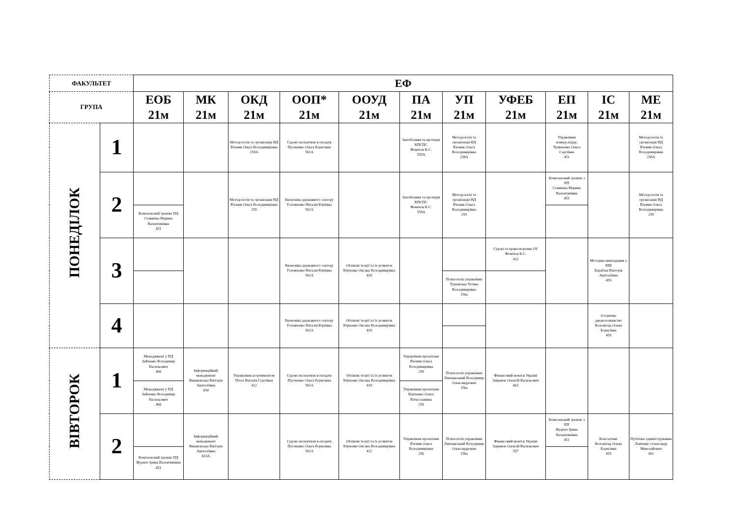| ФАКУЛЬТЕТ | | ЕФ | | | | | | | | | | |
| --- | --- | --- | --- | --- | --- | --- | --- | --- | --- | --- | --- | --- |
| ГРУПА | | ЕОБ 21м | МК 21м | ОКД 21м | ООП* 21м | ООУД 21м | ПА 21м | УП 21м | УФЕБ 21м | ЕП 21м | ІС 21м | МЕ 21м |
| ПОНЕДІЛОК | 1 | | | Методологія та організація НД В'юник Ольга Володимирівна 258А | Судові експертизи в оподатк Пугаченко Ольга Борисівна 561А | | Запобігання та протидія КПСПС Фомічов К.С. 559А | Методологія та організація НД В'юник Ольга Володимирівна 258А | | Управління конкур.підпр. Чумаченко Ольга Сергіївна 451 | | Методологія та організація НД В'юник Ольга Володимирівна 258А |
| | 2 | | | Методологія та організація НД В'юник Ольга Володимирівна 259 | Економіка державного сектору Головченко Наталія Юріївна 561А | | Запобігання та протидія КПСПС Фомічов К.С. 559А | Методологія та організація НД В'юник Ольга Володимирівна 259 | | Комплексний тренінг з ЕП Семикіна Марина Валентинівна 451 | | Методологія та організація НД В'юник Ольга Володимирівна 259 |
| | | Комплексний тренінг ПД Семикіна Марина Валентинівна 451 | | | | | | | | | | |
| | 3 | | | | Економіка державного сектору Головченко Наталія Юріївна 561А | Облікові теорії та їх розвиток Юрченко Оксана Володимирівна 418 | | | Судові та правоохоронні ОУ Фомічов К.С. 422 | | Методика викладання у ВШ Барабаш Вікторія Анатоліївна 459 | |
| | | | | | | | | Психологія управління Тушевська Тетяна Володимирівна 156а | | | | |
| | 4 | | | | Економіка державного сектору Головченко Наталія Юріївна 561А | Облікові теорії та їх розвиток Юрченко Оксана Володимирівна 418 | | | | | Історичне джерелознавство Коломієць Олена Борисівна 459 | |
| ВІВТОРОК | 1 | Менеджмент у ПД Зайченко Володимир Васильович 466 | Інформаційний менеджмент Вишневська Вікторія Анатоліївна 654 | Управління асортиментом Пітел Наталія Сергіївна 422 | Судові експертизи в оподатк Пугаченко Ольга Борисівна 561А | Облікові теорії та їх розвиток Юрченко Оксана Володимирівна 418 | Управління проектами В'юник Ольга Володимирівна 259 | Психологія управління Липчанський Володимир Олександрович 156а | Фінансовий моніт.в Україні Заярнюк Олексій Васильович 663 | | | |
| | | Менеджмент у ПД Зайченко Володимир Васильович 466 | | | | | Управління проектами Кіріченко Ольга В'ячеславівна 259 | | | | | |
| | 2 | | Інформаційний менеджмент Вишневська Вікторія Анатоліївна 653А | | Судові експертизи в оподатк Пугаченко Ольга Борисівна 561А | Облікові теорії та їх розвиток Юрченко Оксана Володимирівна 422 | Управління проектами В'юник Ольга Володимирівна 256 | Психологія управління Липчанський Володимир Олександрович 156а | Фінансовий моніт.в Україні Заярнюк Олексій Васильович 557 | Комплексний тренінг з ЕП Журило Ірина Валентинівна 451 | Консалтинг Коломієць Олена Борисівна 459 | Публічне адміністрування Левченко Олександр Миколайович 401 |
| | | Комплексний тренінг ПД Журило Ірина Валентинівна 451 | | | | | | | | | | |